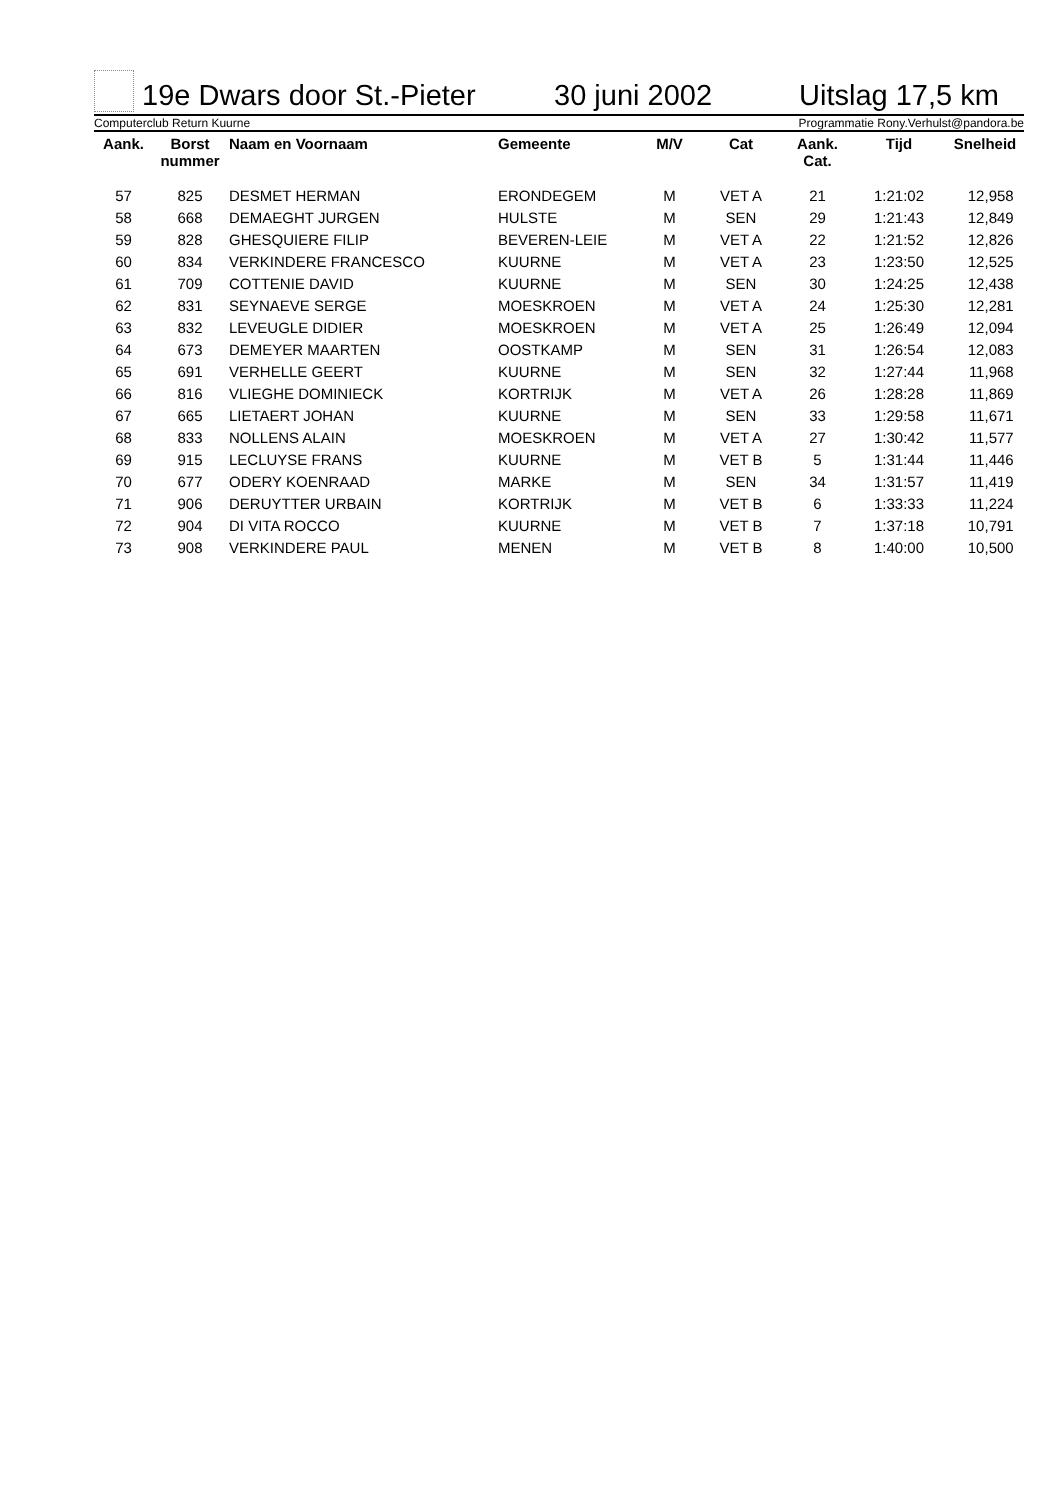19e Dwars door St.-Pieter 30 juni 2002 Uitslag 17,5 km
Computerclub Return Kuurne Programmatie Rony.Verhulst@pandora.be
| Aank. | Borst nummer | Naam en Voornaam | Gemeente | M/V | Cat | Aank. Cat. | Tijd | Snelheid |
| --- | --- | --- | --- | --- | --- | --- | --- | --- |
| 57 | 825 | DESMET HERMAN | ERONDEGEM | M | VET A | 21 | 1:21:02 | 12,958 |
| 58 | 668 | DEMAEGHT JURGEN | HULSTE | M | SEN | 29 | 1:21:43 | 12,849 |
| 59 | 828 | GHESQUIERE FILIP | BEVEREN-LEIE | M | VET A | 22 | 1:21:52 | 12,826 |
| 60 | 834 | VERKINDERE FRANCESCO | KUURNE | M | VET A | 23 | 1:23:50 | 12,525 |
| 61 | 709 | COTTENIE DAVID | KUURNE | M | SEN | 30 | 1:24:25 | 12,438 |
| 62 | 831 | SEYNAEVE SERGE | MOESKROEN | M | VET A | 24 | 1:25:30 | 12,281 |
| 63 | 832 | LEVEUGLE DIDIER | MOESKROEN | M | VET A | 25 | 1:26:49 | 12,094 |
| 64 | 673 | DEMEYER MAARTEN | OOSTKAMP | M | SEN | 31 | 1:26:54 | 12,083 |
| 65 | 691 | VERHELLE GEERT | KUURNE | M | SEN | 32 | 1:27:44 | 11,968 |
| 66 | 816 | VLIEGHE DOMINIECK | KORTRIJK | M | VET A | 26 | 1:28:28 | 11,869 |
| 67 | 665 | LIETAERT JOHAN | KUURNE | M | SEN | 33 | 1:29:58 | 11,671 |
| 68 | 833 | NOLLENS ALAIN | MOESKROEN | M | VET A | 27 | 1:30:42 | 11,577 |
| 69 | 915 | LECLUYSE FRANS | KUURNE | M | VET B | 5 | 1:31:44 | 11,446 |
| 70 | 677 | ODERY KOENRAAD | MARKE | M | SEN | 34 | 1:31:57 | 11,419 |
| 71 | 906 | DERUYTTER URBAIN | KORTRIJK | M | VET B | 6 | 1:33:33 | 11,224 |
| 72 | 904 | DI VITA ROCCO | KUURNE | M | VET B | 7 | 1:37:18 | 10,791 |
| 73 | 908 | VERKINDERE PAUL | MENEN | M | VET B | 8 | 1:40:00 | 10,500 |